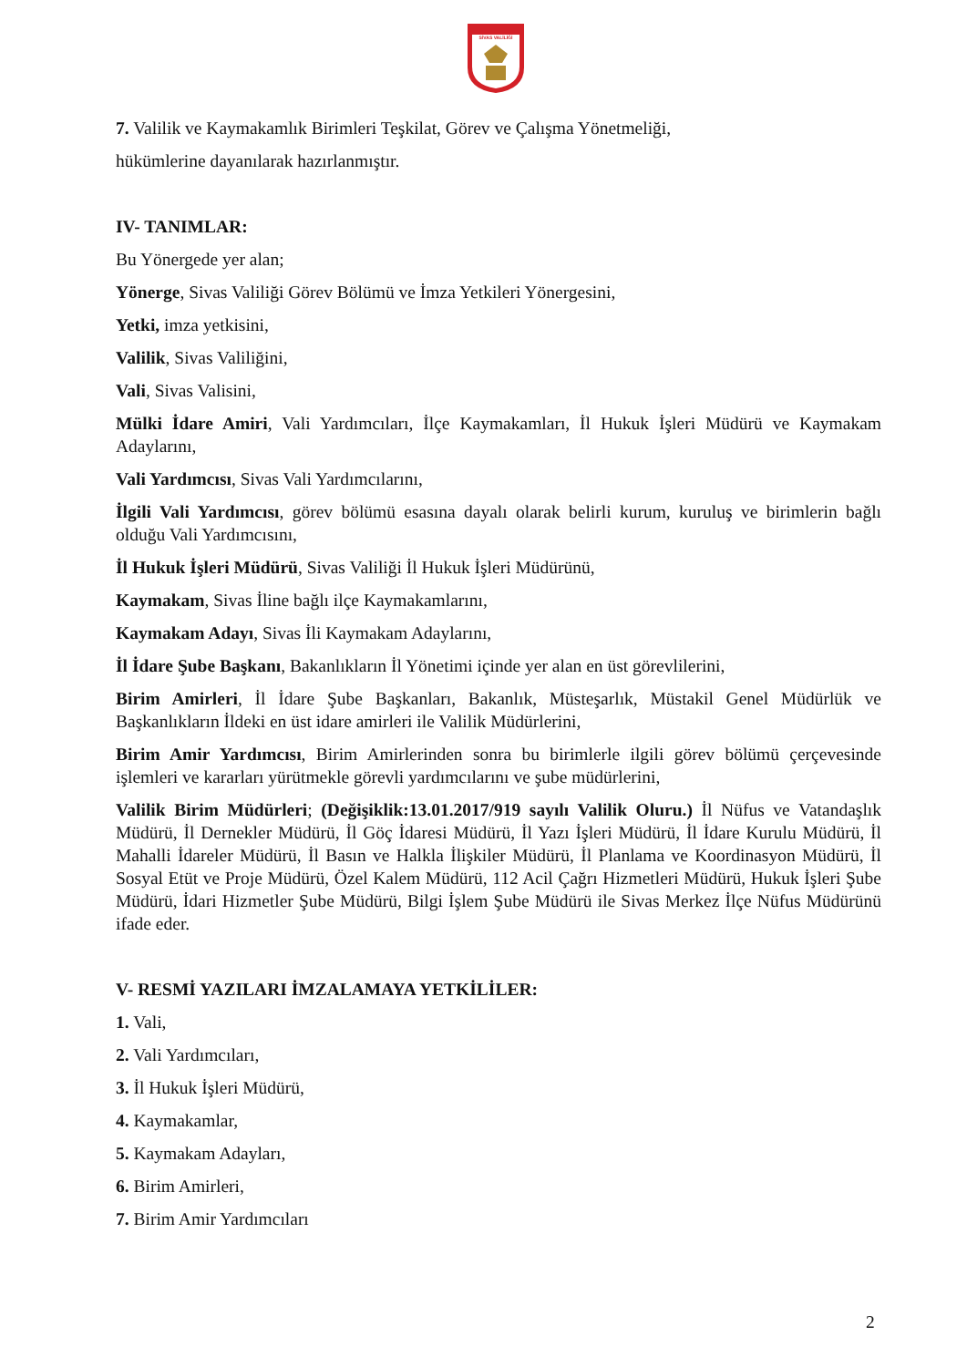SİVAS VALİLİĞİ
7. Valilik ve Kaymakamlık Birimleri Teşkilat, Görev ve Çalışma Yönetmeliği,
hükümlerine dayanılarak hazırlanmıştır.
IV- TANIMLAR:
Bu Yönergede yer alan;
Yönerge, Sivas Valiliği Görev Bölümü ve İmza Yetkileri Yönergesini,
Yetki, imza yetkisini,
Valilik, Sivas Valiliğini,
Vali, Sivas Valisini,
Mülki İdare Amiri, Vali Yardımcıları, İlçe Kaymakamları, İl Hukuk İşleri Müdürü ve Kaymakam Adaylarını,
Vali Yardımcısı, Sivas Vali Yardımcılarını,
İlgili Vali Yardımcısı, görev bölümü esasına dayalı olarak belirli kurum, kuruluş ve birimlerin bağlı olduğu Vali Yardımcısını,
İl Hukuk İşleri Müdürü, Sivas Valiliği İl Hukuk İşleri Müdürünü,
Kaymakam, Sivas İline bağlı ilçe Kaymakamlarını,
Kaymakam Adayı, Sivas İli Kaymakam Adaylarını,
İl İdare Şube Başkanı, Bakanlıkların İl Yönetimi içinde yer alan en üst görevlilerini,
Birim Amirleri, İl İdare Şube Başkanları, Bakanlık, Müsteşarlık, Müstakil Genel Müdürlük ve Başkanlıkların İldeki en üst idare amirleri ile Valilik Müdürlerini,
Birim Amir Yardımcısı, Birim Amirlerinden sonra bu birimlerle ilgili görev bölümü çerçevesinde işlemleri ve kararları yürütmekle görevli yardımcılarını ve şube müdürlerini,
Valilik Birim Müdürleri; (Değişiklik:13.01.2017/919 sayılı Valilik Oluru.) İl Nüfus ve Vatandaşlık Müdürü, İl Dernekler Müdürü, İl Göç İdaresi Müdürü, İl Yazı İşleri Müdürü, İl İdare Kurulu Müdürü, İl Mahalli İdareler Müdürü, İl Basın ve Halkla İlişkiler Müdürü, İl Planlama ve Koordinasyon Müdürü, İl Sosyal Etüt ve Proje Müdürü, Özel Kalem Müdürü, 112 Acil Çağrı Hizmetleri Müdürü, Hukuk İşleri Şube Müdürü, İdari Hizmetler Şube Müdürü, Bilgi İşlem Şube Müdürü ile Sivas Merkez İlçe Nüfus Müdürünü ifade eder.
V- RESMİ YAZILARI İMZALAMAYA YETKİLİLER:
1. Vali,
2. Vali Yardımcıları,
3. İl Hukuk İşleri Müdürü,
4. Kaymakamlar,
5. Kaymakam Adayları,
6. Birim Amirleri,
7. Birim Amir Yardımcıları
2